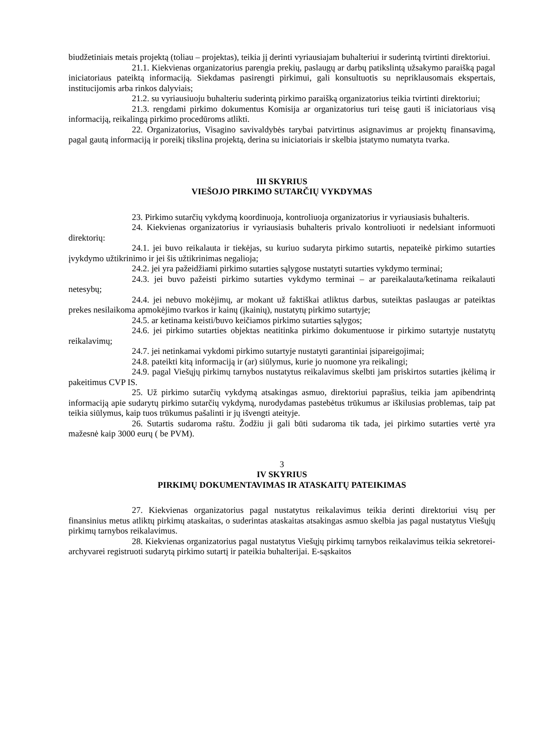biudžetiniais metais projektą (toliau – projektas), teikia jį derinti vyriausiajam buhalteriui ir suderintą tvirtinti direktoriui.
21.1. Kiekvienas organizatorius parengia prekių, paslaugų ar darbų patikslintą užsakymo paraišką pagal iniciatoriaus pateiktą informaciją. Siekdamas pasirengti pirkimui, gali konsultuotis su nepriklausomais ekspertais, institucijomis arba rinkos dalyviais;
21.2. su vyriausiuoju buhalteriu suderintą pirkimo paraišką organizatorius teikia tvirtinti direktoriui;
21.3. rengdami pirkimo dokumentus Komisija ar organizatorius turi teisę gauti iš iniciatoriaus visą informaciją, reikalingą pirkimo procedūroms atlikti.
22. Organizatorius, Visagino savivaldybės tarybai patvirtinus asignavimus ar projektų finansavimą, pagal gautą informaciją ir poreikį tikslina projektą, derina su iniciatoriais ir skelbia įstatymo numatyta tvarka.
III SKYRIUS
VIEŠOJO PIRKIMO SUTARČIŲ VYKDYMAS
23. Pirkimo sutarčių vykdymą koordinuoja, kontroliuoja organizatorius ir vyriausiasis buhalteris.
24. Kiekvienas organizatorius ir vyriausiasis buhalteris privalo kontroliuoti ir nedelsiant informuoti direktorių:
24.1. jei buvo reikalauta ir tiekėjas, su kuriuo sudaryta pirkimo sutartis, nepateikė pirkimo sutarties įvykdymo užtikrinimo ir jei šis užtikrinimas negalioja;
24.2. jei yra pažeidžiami pirkimo sutarties sąlygose nustatyti sutarties vykdymo terminai;
24.3. jei buvo pažeisti pirkimo sutarties vykdymo terminai – ar pareikalauta/ketinama reikalauti netesybų;
24.4. jei nebuvo mokėjimų, ar mokant už faktiškai atliktus darbus, suteiktas paslaugas ar pateiktas prekes nesilaikoma apmokėjimo tvarkos ir kainų (įkainių), nustatytų pirkimo sutartyje;
24.5. ar ketinama keisti/buvo keičiamos pirkimo sutarties sąlygos;
24.6. jei pirkimo sutarties objektas neatitinka pirkimo dokumentuose ir pirkimo sutartyje nustatytų reikalavimų;
24.7. jei netinkamai vykdomi pirkimo sutartyje nustatyti garantiniai įsipareigojimai;
24.8. pateikti kitą informaciją ir (ar) siūlymus, kurie jo nuomone yra reikalingi;
24.9. pagal Viešųjų pirkimų tarnybos nustatytus reikalavimus skelbti jam priskirtos sutarties įkėlimą ir pakeitimus CVP IS.
25. Už pirkimo sutarčių vykdymą atsakingas asmuo, direktoriui paprašius, teikia jam apibendrintą informaciją apie sudarytų pirkimo sutarčių vykdymą, nurodydamas pastebėtus trūkumus ar iškilusias problemas, taip pat teikia siūlymus, kaip tuos trūkumus pašalinti ir jų išvengti ateityje.
26. Sutartis sudaroma raštu. Žodžiu ji gali būti sudaroma tik tada, jei pirkimo sutarties vertė yra mažesnė kaip 3000 eurų ( be PVM).
3
IV SKYRIUS
PIRKIMŲ DOKUMENTAVIMAS IR ATASKAITŲ PATEIKIMAS
27. Kiekvienas organizatorius pagal nustatytus reikalavimus teikia derinti direktoriui visų per finansinius metus atliktų pirkimų ataskaitas, o suderintas ataskaitas atsakingas asmuo skelbia jas pagal nustatytus Viešųjų pirkimų tarnybos reikalavimus.
28. Kiekvienas organizatorius pagal nustatytus Viešųjų pirkimų tarnybos reikalavimus teikia sekretorei-archyvarei registruoti sudarytą pirkimo sutartį ir pateikia buhalterijai. E-sąskaitos